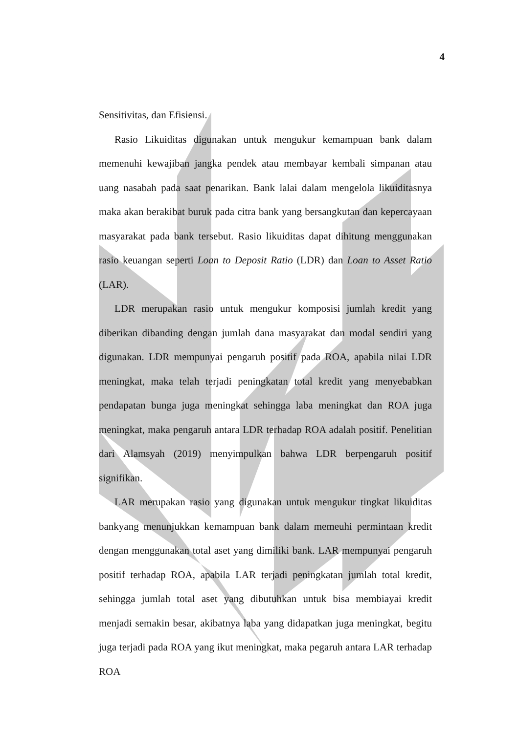4
Sensitivitas, dan Efisiensi.
Rasio Likuiditas digunakan untuk mengukur kemampuan bank dalam memenuhi kewajiban jangka pendek atau membayar kembali simpanan atau uang nasabah pada saat penarikan. Bank lalai dalam mengelola likuiditasnya maka akan berakibat buruk pada citra bank yang bersangkutan dan kepercayaan masyarakat pada bank tersebut. Rasio likuiditas dapat dihitung menggunakan rasio keuangan seperti Loan to Deposit Ratio (LDR) dan Loan to Asset Ratio (LAR).
LDR merupakan rasio untuk mengukur komposisi jumlah kredit yang diberikan dibanding dengan jumlah dana masyarakat dan modal sendiri yang digunakan. LDR mempunyai pengaruh positif pada ROA, apabila nilai LDR meningkat, maka telah terjadi peningkatan total kredit yang menyebabkan pendapatan bunga juga meningkat sehingga laba meningkat dan ROA juga meningkat, maka pengaruh antara LDR terhadap ROA adalah positif. Penelitian dari Alamsyah (2019) menyimpulkan bahwa LDR berpengaruh positif signifikan.
LAR merupakan rasio yang digunakan untuk mengukur tingkat likuiditas bankyang menunjukkan kemampuan bank dalam memeuhi permintaan kredit dengan menggunakan total aset yang dimiliki bank. LAR mempunyai pengaruh positif terhadap ROA, apabila LAR terjadi peningkatan jumlah total kredit, sehingga jumlah total aset yang dibutuhkan untuk bisa membiayai kredit menjadi semakin besar, akibatnya laba yang didapatkan juga meningkat, begitu juga terjadi pada ROA yang ikut meningkat, maka pegaruh antara LAR terhadap ROA